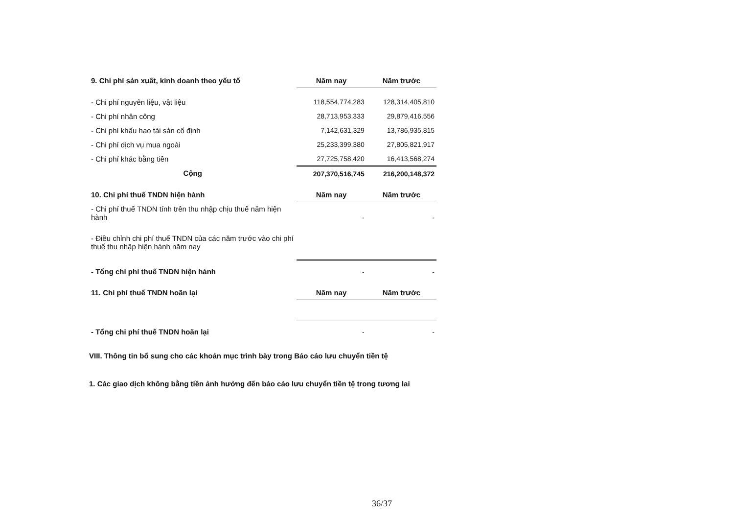| 9. Chi phí sản xuất, kinh doanh theo yếu tố | Năm nay | Năm trước |
| - Chi phí nguyên liệu, vật liệu | 118,554,774,283 | 128,314,405,810 |
| - Chi phí nhân công | 28,713,953,333 | 29,879,416,556 |
| - Chi phí khấu hao tài sản cố định | 7,142,631,329 | 13,786,935,815 |
| - Chi phí dịch vụ mua ngoài | 25,233,399,380 | 27,805,821,917 |
| - Chi phí khác bằng tiền | 27,725,758,420 | 16,413,568,274 |
| Cộng | 207,370,516,745 | 216,200,148,372 |
| 10. Chi phí thuế TNDN hiện hành | Năm nay | Năm trước |
| - Chi phí thuế TNDN tính trên thu nhập chịu thuế năm hiện hành | - | - |
| - Điều chỉnh chi phí thuế TNDN của các năm trước vào chi phí thuế thu nhập hiện hành năm nay | | |
| - Tổng chi phí thuế TNDN hiện hành | - | - |
| 11. Chi phí thuế TNDN hoãn lại | Năm nay | Năm trước |
| - Tổng chi phí thuế TNDN hoãn lại | - | - |
VIII. Thông tin bổ sung cho các khoản mục trình bày trong Báo cáo lưu chuyển tiền tệ
1. Các giao dịch không bằng tiền ảnh hưởng đến báo cáo lưu chuyển tiền tệ trong tương lai
36/37